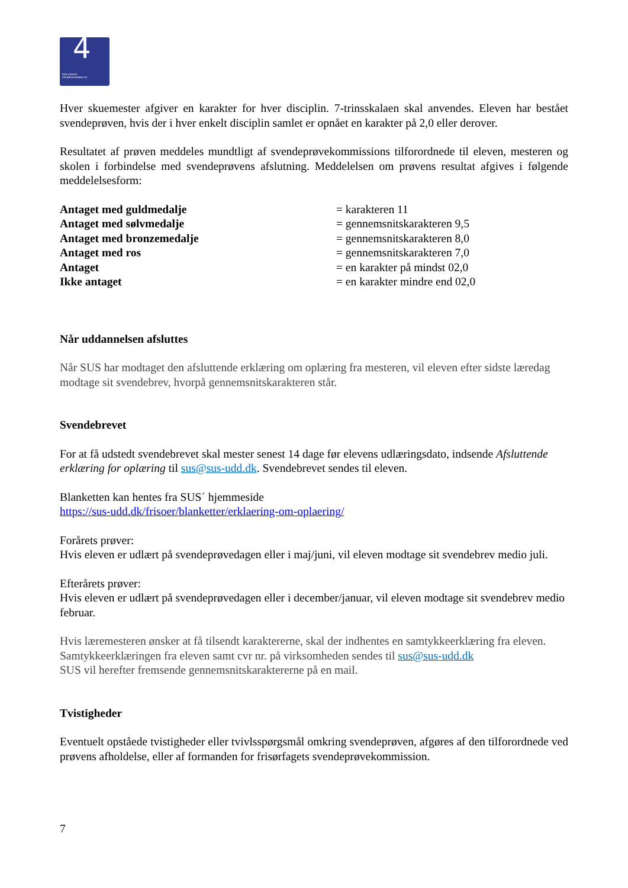4 DEN 4-ÅRIGE
FRISØRUDDANNELSE
Hver skuemester afgiver en karakter for hver disciplin. 7-trinsskalaen skal anvendes. Eleven har bestået svendeprøven, hvis der i hver enkelt disciplin samlet er opnået en karakter på 2,0 eller derover.
Resultatet af prøven meddeles mundtligt af svendeprøvekommissions tilforordnede til eleven, mesteren og skolen i forbindelse med svendeprøvens afslutning. Meddelelsen om prøvens resultat afgives i følgende meddelelsesform:
| Antaget med guldmedalje | = karakteren 11 |
| Antaget med sølvmedalje | = gennemsnitskarakteren 9,5 |
| Antaget med bronzemedalje | = gennemsnitskarakteren 8,0 |
| Antaget med ros | = gennemsnitskarakteren 7,0 |
| Antaget | = en karakter på mindst 02,0 |
| Ikke antaget | = en karakter mindre end 02,0 |
Når uddannelsen afsluttes
Når SUS har modtaget den afsluttende erklæring om oplæring fra mesteren, vil eleven efter sidste læredag modtage sit svendebrev, hvorpå gennemsnitskarakteren står.
Svendebrevet
For at få udstedt svendebrevet skal mester senest 14 dage før elevens udlæringsdato, indsende Afsluttende erklæring for oplæring til sus@sus-udd.dk. Svendebrevet sendes til eleven.
Blanketten kan hentes fra SUS´ hjemmeside
https://sus-udd.dk/frisoer/blanketter/erklaering-om-oplaering/
Forårets prøver:
Hvis eleven er udlært på svendeprøvedagen eller i maj/juni, vil eleven modtage sit svendebrev medio juli.
Efterårets prøver:
Hvis eleven er udlært på svendeprøvedagen eller i december/januar, vil eleven modtage sit svendebrev medio februar.
Hvis læremesteren ønsker at få tilsendt karaktererne, skal der indhentes en samtykkeerklæring fra eleven. Samtykkeerklæringen fra eleven samt cvr nr. på virksomheden sendes til sus@sus-udd.dk
SUS vil herefter fremsende gennemsnitskaraktererne på en mail.
Tvistigheder
Eventuelt opståede tvistigheder eller tvivlsspørgsmål omkring svendeprøven, afgøres af den tilforordnede ved prøvens afholdelse, eller af formanden for frisørfagets svendeprøvekommission.
7